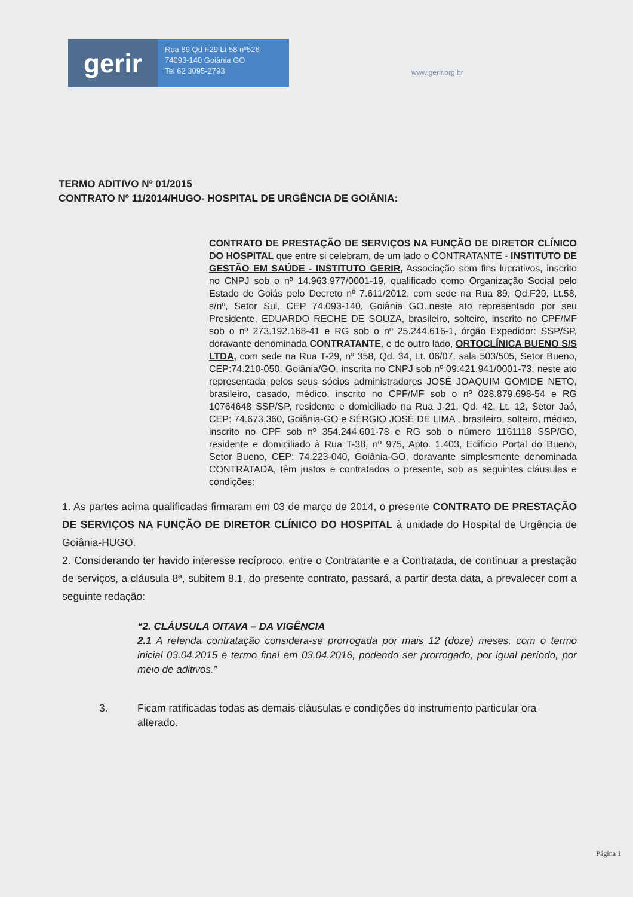gerir
Rua 89 Qd F29 Lt 58 nº526
74093-140 Goiânia GO
Tel 62 3095-2793
www.gerir.org.br
TERMO ADITIVO Nº 01/2015
CONTRATO Nº 11/2014/HUGO- HOSPITAL DE URGÊNCIA DE GOIÂNIA:
CONTRATO DE PRESTAÇÃO DE SERVIÇOS NA FUNÇÃO DE DIRETOR CLÍNICO DO HOSPITAL que entre si celebram, de um lado o CONTRATANTE - INSTITUTO DE GESTÃO EM SAÚDE - INSTITUTO GERIR, Associação sem fins lucrativos, inscrito no CNPJ sob o nº 14.963.977/0001-19, qualificado como Organização Social pelo Estado de Goiás pelo Decreto nº 7.611/2012, com sede na Rua 89, Qd.F29, Lt.58, s/nº, Setor Sul, CEP 74.093-140, Goiânia GO.,neste ato representado por seu Presidente, EDUARDO RECHE DE SOUZA, brasileiro, solteiro, inscrito no CPF/MF sob o nº 273.192.168-41 e RG sob o nº 25.244.616-1, órgão Expedidor: SSP/SP, doravante denominada CONTRATANTE, e de outro lado, ORTOCLÍNICA BUENO S/S LTDA, com sede na Rua T-29, nº 358, Qd. 34, Lt. 06/07, sala 503/505, Setor Bueno, CEP:74.210-050, Goiânia/GO, inscrita no CNPJ sob nº 09.421.941/0001-73, neste ato representada pelos seus sócios administradores JOSÉ JOAQUIM GOMIDE NETO, brasileiro, casado, médico, inscrito no CPF/MF sob o nº 028.879.698-54 e RG 10764648 SSP/SP, residente e domiciliado na Rua J-21, Qd. 42, Lt. 12, Setor Jaó, CEP: 74.673.360, Goiânia-GO e SÉRGIO JOSÉ DE LIMA , brasileiro, solteiro, médico, inscrito no CPF sob nº 354.244.601-78 e RG sob o número 1161118 SSP/GO, residente e domiciliado à Rua T-38, nº 975, Apto. 1.403, Edifício Portal do Bueno, Setor Bueno, CEP: 74.223-040, Goiânia-GO, doravante simplesmente denominada CONTRATADA, têm justos e contratados o presente, sob as seguintes cláusulas e condições:
1. As partes acima qualificadas firmaram em 03 de março de 2014, o presente CONTRATO DE PRESTAÇÃO DE SERVIÇOS NA FUNÇÃO DE DIRETOR CLÍNICO DO HOSPITAL à unidade do Hospital de Urgência de Goiânia-HUGO.
2. Considerando ter havido interesse recíproco, entre o Contratante e a Contratada, de continuar a prestação de serviços, a cláusula 8ª, subitem 8.1, do presente contrato, passará, a partir desta data, a prevalecer com a seguinte redação:
“2. CLÁUSULA OITAVA – DA VIGÊNCIA
2.1 A referida contratação considera-se prorrogada por mais 12 (doze) meses, com o termo inicial 03.04.2015 e termo final em 03.04.2016, podendo ser prorrogado, por igual período, por meio de aditivos.”
3. Ficam ratificadas todas as demais cláusulas e condições do instrumento particular ora alterado.
Página 1